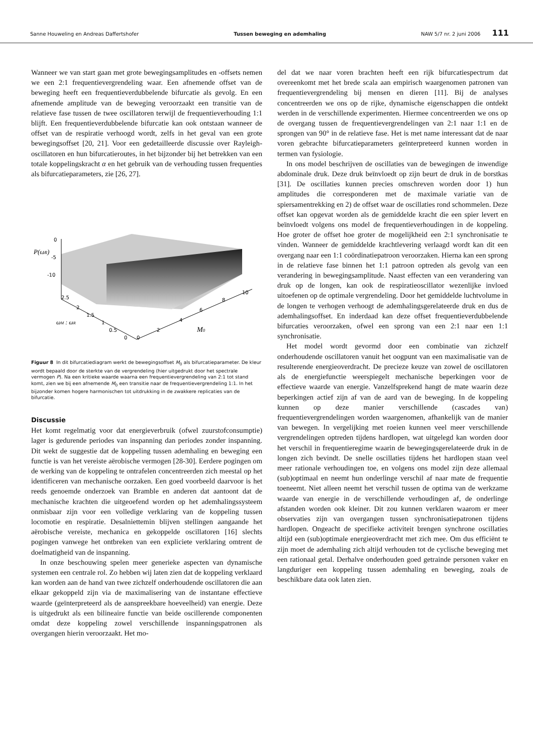Sanne Houweling en Andreas Daffertshofer Tussen beweging en ademhaling NAW 5/7 nr. 2 juni 2006 111
Wanneer we van start gaan met grote bewegingsamplitudes en -offsets nemen we een 2:1 frequentievergrendeling waar. Een afnemende offset van de beweging heeft een frequentieverdubbelende bifurcatie als gevolg. En een afnemende amplitude van de beweging veroorzaakt een transitie van de relatieve fase tussen de twee oscillatoren terwijl de frequentieverhouding 1:1 blijft. Een frequentieverdubbelende bifurcatie kan ook ontstaan wanneer de offset van de respiratie verhoogd wordt, zelfs in het geval van een grote bewegingsoffset [20, 21]. Voor een gedetailleerde discussie over Rayleigh-oscillatoren en hun bifurcatieroutes, in het bijzonder bij het betrekken van een totale koppelingskracht α en het gebruik van de verhouding tussen frequenties als bifurcatieparameters, zie [26, 27].
0
-5
-10
P(ωR)
2.5
2
1.5
1
0.5
0
ωM : ωR
0
2
4
6
8
10
M0
Figuur 8 In dit bifurcatiediagram werkt de bewegingsoffset M<sub>0</sub> als bifurcatieparameter. De kleur wordt bepaald door de sterkte van de vergrendeling (hier uitgedrukt door het spectrale vermogen P). Na een kritieke waarde waarna een frequentievergrendeling van 2:1 tot stand komt, zien we bij een afnemende M<sub>0</sub> een transitie naar de frequentievergrendeling 1:1. In het bijzonder komen hogere harmonischen tot uitdrukking in de zwakkere replicaties van de bifurcatie.
Discussie
Het komt regelmatig voor dat energieverbruik (ofwel zuurstofconsumptie) lager is gedurende periodes van inspanning dan periodes zonder inspanning. Dit wekt de suggestie dat de koppeling tussen ademhaling en beweging een functie is van het vereiste aërobische vermogen [28-30]. Eerdere pogingen om de werking van de koppeling te ontrafelen concentreerden zich meestal op het identificeren van mechanische oorzaken. Een goed voorbeeld daarvoor is het reeds genoemde onderzoek van Bramble en anderen dat aantoont dat de mechanische krachten die uitgeoefend worden op het ademhalingssysteem onmisbaar zijn voor een volledige verklaring van de koppeling tussen locomotie en respiratie. Desalniettemin blijven stellingen aangaande het aërobische vereiste, mechanica en gekoppelde oscillatoren [16] slechts pogingen vanwege het ontbreken van een expliciete verklaring omtrent de doelmatigheid van de inspanning.
In onze beschouwing spelen meer generieke aspecten van dynamische systemen een centrale rol. Zo hebben wij laten zien dat de koppeling verklaard kan worden aan de hand van twee zichzelf onderhoudende oscillatoren die aan elkaar gekoppeld zijn via de maximalisering van de instantane effectieve waarde (geïnterpreteerd als de aanspreekbare hoeveelheid) van energie. Deze is uitgedrukt als een bilineaire functie van beide oscillerende componenten omdat deze koppeling zowel verschillende inspanningspatronen als overgangen hierin veroorzaakt. Het mo-
del dat we naar voren brachten heeft een rijk bifurcatiespectrum dat overeenkomt met het brede scala aan empirisch waargenomen patronen van frequentievergrendeling bij mensen en dieren [11]. Bij de analyses concentreerden we ons op de rijke, dynamische eigenschappen die ontdekt werden in de verschillende experimenten. Hiermee concentreerden we ons op de overgang tussen de frequentievergrendelingen van 2:1 naar 1:1 en de sprongen van 90° in de relatieve fase. Het is met name interessant dat de naar voren gebrachte bifurcatieparameters geïnterpreteerd kunnen worden in termen van fysiologie.
In ons model beschrijven de oscillaties van de bewegingen de inwendige abdominale druk. Deze druk beïnvloedt op zijn beurt de druk in de borstkas [31]. De oscillaties kunnen precies omschreven worden door 1) hun amplitudes die corresponderen met de maximale variatie van de spiersamentrekking en 2) de offset waar de oscillaties rond schommelen. Deze offset kan opgevat worden als de gemiddelde kracht die een spier levert en beïnvloedt volgens ons model de frequentieverhoudingen in de koppeling. Hoe groter de offset hoe groter de mogelijkheid een 2:1 synchronisatie te vinden. Wanneer de gemiddelde krachtlevering verlaagd wordt kan dit een overgang naar een 1:1 coördinatiepatroon veroorzaken. Hierna kan een sprong in de relatieve fase binnen het 1:1 patroon optreden als gevolg van een verandering in bewegingsamplitude. Naast effecten van een verandering van druk op de longen, kan ook de respiratieoscillator wezenlijke invloed uitoefenen op de optimale vergrendeling. Door het gemiddelde luchtvolume in de longen te verhogen verhoogt de ademhalingsgerelateerde druk en dus de ademhalingsoffset. En inderdaad kan deze offset frequentieverdubbelende bifurcaties veroorzaken, ofwel een sprong van een 2:1 naar een 1:1 synchronisatie.
Het model wordt gevormd door een combinatie van zichzelf onderhoudende oscillatoren vanuit het oogpunt van een maximalisatie van de resulterende energieoverdracht. De precieze keuze van zowel de oscillatoren als de energiefunctie weerspiegelt mechanische beperkingen voor de effectieve waarde van energie. Vanzelfsprekend hangt de mate waarin deze beperkingen actief zijn af van de aard van de beweging. In de koppeling kunnen op deze manier verschillende (cascades van) frequentievergrendelingen worden waargenomen, afhankelijk van de manier van bewegen. In vergelijking met roeien kunnen veel meer verschillende vergrendelingen optreden tijdens hardlopen, wat uitgelegd kan worden door het verschil in frequentieregime waarin de bewegingsgerelateerde druk in de longen zich bevindt. De snelle oscillaties tijdens het hardlopen staan veel meer rationale verhoudingen toe, en volgens ons model zijn deze allemaal (sub)optimaal en neemt hun onderlinge verschil af naar mate de frequentie toeneemt. Niet alleen neemt het verschil tussen de optima van de werkzame waarde van energie in de verschillende verhoudingen af, de onderlinge afstanden worden ook kleiner. Dit zou kunnen verklaren waarom er meer observaties zijn van overgangen tussen synchronisatiepatronen tijdens hardlopen. Ongeacht de specifieke activiteit brengen synchrone oscillaties altijd een (sub)optimale energieoverdracht met zich mee. Om dus efficiënt te zijn moet de ademhaling zich altijd verhouden tot de cyclische beweging met een rationaal getal. Derhalve onderhouden goed getrainde personen vaker en langduriger een koppeling tussen ademhaling en beweging, zoals de beschikbare data ook laten zien.